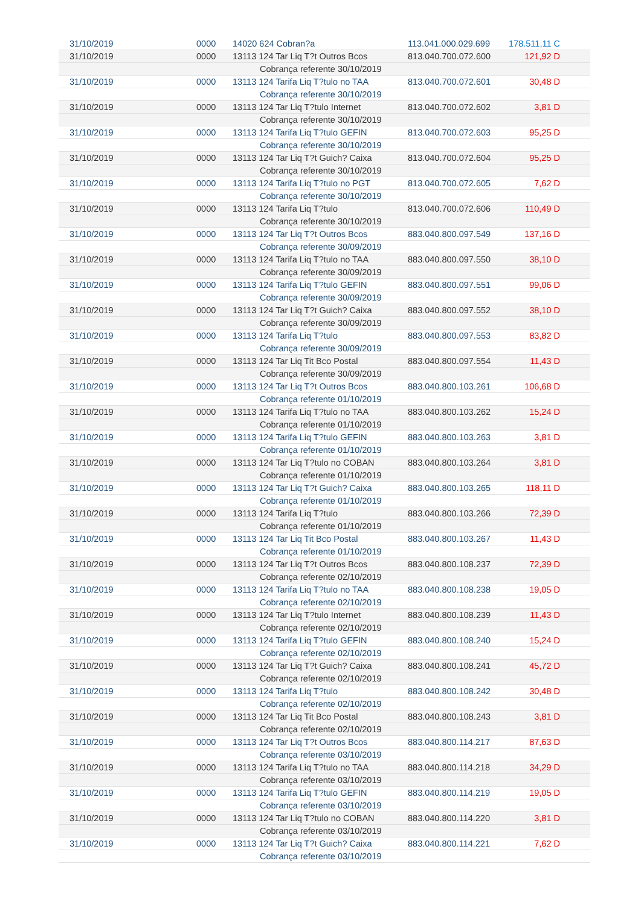| 31/10/2019 | 0000 | 14020 624 Cobran?a | 113.041.000.029.699 | 178.511,11 C |
| 31/10/2019 | 0000 | 13113 124 Tar Liq T?t Outros Bcos | 813.040.700.072.600 | 121,92 D |
| | | Cobrança referente 30/10/2019 | | |
| 31/10/2019 | 0000 | 13113 124 Tarifa Liq T?tulo no TAA | 813.040.700.072.601 | 30,48 D |
| | | Cobrança referente 30/10/2019 | | |
| 31/10/2019 | 0000 | 13113 124 Tar Liq T?tulo Internet | 813.040.700.072.602 | 3,81 D |
| | | Cobrança referente 30/10/2019 | | |
| 31/10/2019 | 0000 | 13113 124 Tarifa Liq T?tulo GEFIN | 813.040.700.072.603 | 95,25 D |
| | | Cobrança referente 30/10/2019 | | |
| 31/10/2019 | 0000 | 13113 124 Tar Liq T?t Guich? Caixa | 813.040.700.072.604 | 95,25 D |
| | | Cobrança referente 30/10/2019 | | |
| 31/10/2019 | 0000 | 13113 124 Tarifa Liq T?tulo no PGT | 813.040.700.072.605 | 7,62 D |
| | | Cobrança referente 30/10/2019 | | |
| 31/10/2019 | 0000 | 13113 124 Tarifa Liq T?tulo | 813.040.700.072.606 | 110,49 D |
| | | Cobrança referente 30/10/2019 | | |
| 31/10/2019 | 0000 | 13113 124 Tar Liq T?t Outros Bcos | 883.040.800.097.549 | 137,16 D |
| | | Cobrança referente 30/09/2019 | | |
| 31/10/2019 | 0000 | 13113 124 Tarifa Liq T?tulo no TAA | 883.040.800.097.550 | 38,10 D |
| | | Cobrança referente 30/09/2019 | | |
| 31/10/2019 | 0000 | 13113 124 Tarifa Liq T?tulo GEFIN | 883.040.800.097.551 | 99,06 D |
| | | Cobrança referente 30/09/2019 | | |
| 31/10/2019 | 0000 | 13113 124 Tar Liq T?t Guich? Caixa | 883.040.800.097.552 | 38,10 D |
| | | Cobrança referente 30/09/2019 | | |
| 31/10/2019 | 0000 | 13113 124 Tarifa Liq T?tulo | 883.040.800.097.553 | 83,82 D |
| | | Cobrança referente 30/09/2019 | | |
| 31/10/2019 | 0000 | 13113 124 Tar Liq Tit Bco Postal | 883.040.800.097.554 | 11,43 D |
| | | Cobrança referente 30/09/2019 | | |
| 31/10/2019 | 0000 | 13113 124 Tar Liq T?t Outros Bcos | 883.040.800.103.261 | 106,68 D |
| | | Cobrança referente 01/10/2019 | | |
| 31/10/2019 | 0000 | 13113 124 Tarifa Liq T?tulo no TAA | 883.040.800.103.262 | 15,24 D |
| | | Cobrança referente 01/10/2019 | | |
| 31/10/2019 | 0000 | 13113 124 Tarifa Liq T?tulo GEFIN | 883.040.800.103.263 | 3,81 D |
| | | Cobrança referente 01/10/2019 | | |
| 31/10/2019 | 0000 | 13113 124 Tar Liq T?tulo no COBAN | 883.040.800.103.264 | 3,81 D |
| | | Cobrança referente 01/10/2019 | | |
| 31/10/2019 | 0000 | 13113 124 Tar Liq T?t Guich? Caixa | 883.040.800.103.265 | 118,11 D |
| | | Cobrança referente 01/10/2019 | | |
| 31/10/2019 | 0000 | 13113 124 Tarifa Liq T?tulo | 883.040.800.103.266 | 72,39 D |
| | | Cobrança referente 01/10/2019 | | |
| 31/10/2019 | 0000 | 13113 124 Tar Liq Tit Bco Postal | 883.040.800.103.267 | 11,43 D |
| | | Cobrança referente 01/10/2019 | | |
| 31/10/2019 | 0000 | 13113 124 Tar Liq T?t Outros Bcos | 883.040.800.108.237 | 72,39 D |
| | | Cobrança referente 02/10/2019 | | |
| 31/10/2019 | 0000 | 13113 124 Tarifa Liq T?tulo no TAA | 883.040.800.108.238 | 19,05 D |
| | | Cobrança referente 02/10/2019 | | |
| 31/10/2019 | 0000 | 13113 124 Tar Liq T?tulo Internet | 883.040.800.108.239 | 11,43 D |
| | | Cobrança referente 02/10/2019 | | |
| 31/10/2019 | 0000 | 13113 124 Tarifa Liq T?tulo GEFIN | 883.040.800.108.240 | 15,24 D |
| | | Cobrança referente 02/10/2019 | | |
| 31/10/2019 | 0000 | 13113 124 Tar Liq T?t Guich? Caixa | 883.040.800.108.241 | 45,72 D |
| | | Cobrança referente 02/10/2019 | | |
| 31/10/2019 | 0000 | 13113 124 Tarifa Liq T?tulo | 883.040.800.108.242 | 30,48 D |
| | | Cobrança referente 02/10/2019 | | |
| 31/10/2019 | 0000 | 13113 124 Tar Liq Tit Bco Postal | 883.040.800.108.243 | 3,81 D |
| | | Cobrança referente 02/10/2019 | | |
| 31/10/2019 | 0000 | 13113 124 Tar Liq T?t Outros Bcos | 883.040.800.114.217 | 87,63 D |
| | | Cobrança referente 03/10/2019 | | |
| 31/10/2019 | 0000 | 13113 124 Tarifa Liq T?tulo no TAA | 883.040.800.114.218 | 34,29 D |
| | | Cobrança referente 03/10/2019 | | |
| 31/10/2019 | 0000 | 13113 124 Tarifa Liq T?tulo GEFIN | 883.040.800.114.219 | 19,05 D |
| | | Cobrança referente 03/10/2019 | | |
| 31/10/2019 | 0000 | 13113 124 Tar Liq T?tulo no COBAN | 883.040.800.114.220 | 3,81 D |
| | | Cobrança referente 03/10/2019 | | |
| 31/10/2019 | 0000 | 13113 124 Tar Liq T?t Guich? Caixa | 883.040.800.114.221 | 7,62 D |
| | | Cobrança referente 03/10/2019 | | |